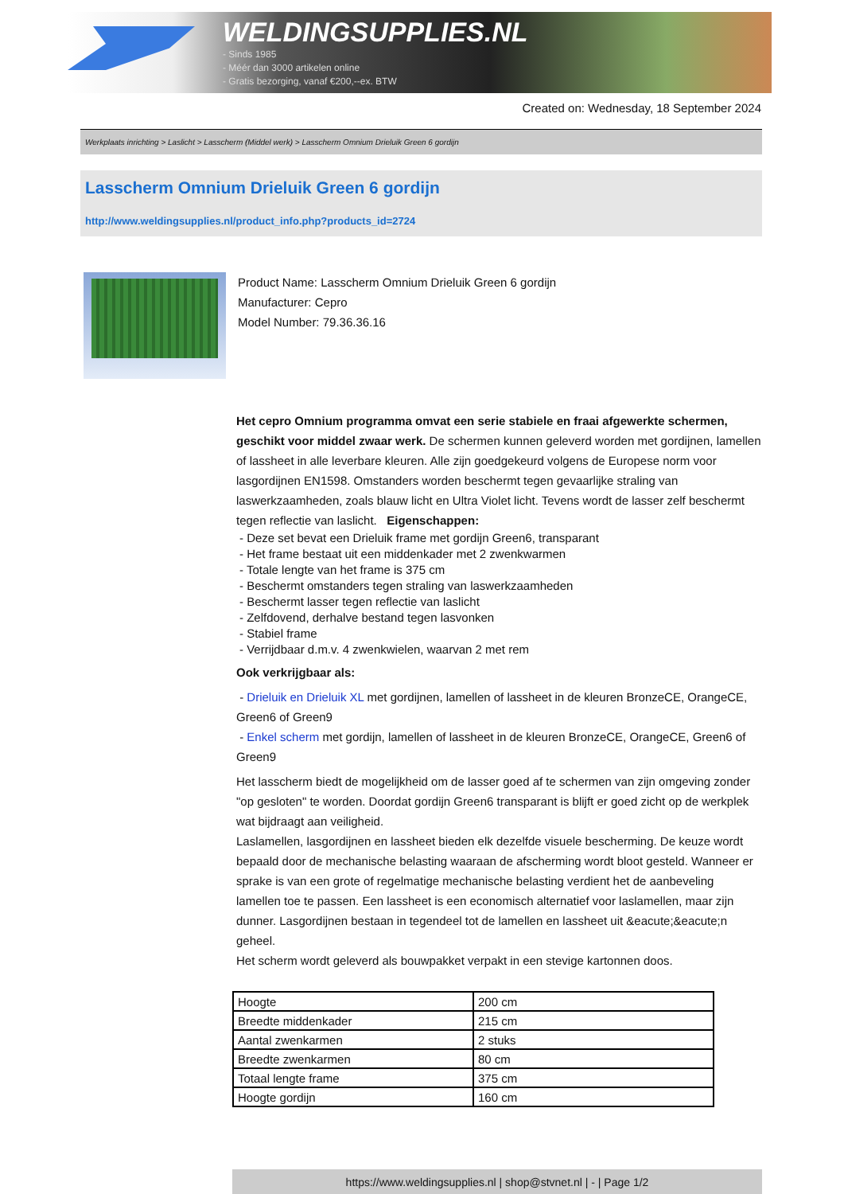WELDINGSUPPLIES.NL
- Sinds 1985
- Méér dan 3000 artikelen online
- Gratis bezorging, vanaf €200,--ex. BTW
Created on: Wednesday, 18 September 2024
Werkplaats inrichting > Laslicht > Lasscherm (Middel werk) > Lasscherm Omnium Drieluik Green 6 gordijn
Lasscherm Omnium Drieluik Green 6 gordijn
http://www.weldingsupplies.nl/product_info.php?products_id=2724
Product Name: Lasscherm Omnium Drieluik Green 6 gordijn
Manufacturer: Cepro
Model Number: 79.36.36.16
Het cepro Omnium programma omvat een serie stabiele en fraai afgewerkte schermen, geschikt voor middel zwaar werk. De schermen kunnen geleverd worden met gordijnen, lamellen of lassheet in alle leverbare kleuren. Alle zijn goedgekeurd volgens de Europese norm voor lasgordijnen EN1598. Omstanders worden beschermt tegen gevaarlijke straling van laswerkzaamheden, zoals blauw licht en Ultra Violet licht. Tevens wordt de lasser zelf beschermt tegen reflectie van laslicht. Eigenschappen:
- Deze set bevat een Drieluik frame met gordijn Green6, transparant
- Het frame bestaat uit een middenkader met 2 zwenkwarmen
- Totale lengte van het frame is 375 cm
- Beschermt omstanders tegen straling van laswerkzaamheden
- Beschermt lasser tegen reflectie van laslicht
- Zelfdovend, derhalve bestand tegen lasvonken
- Stabiel frame
- Verrijdbaar d.m.v. 4 zwenkwielen, waarvan 2 met rem
Ook verkrijgbaar als:
- Drieluik en Drieluik XL met gordijnen, lamellen of lassheet in de kleuren BronzeCE, OrangeCE, Green6 of Green9
- Enkel scherm met gordijn, lamellen of lassheet in de kleuren BronzeCE, OrangeCE, Green6 of Green9
Het lasscherm biedt de mogelijkheid om de lasser goed af te schermen van zijn omgeving zonder "op gesloten" te worden. Doordat gordijn Green6 transparant is blijft er goed zicht op de werkplek wat bijdraagt aan veiligheid.
Laslamellen, lasgordijnen en lassheet bieden elk dezelfde visuele bescherming. De keuze wordt bepaald door de mechanische belasting waaraan de afscherming wordt bloot gesteld. Wanneer er sprake is van een grote of regelmatige mechanische belasting verdient het de aanbeveling lamellen toe te passen. Een lassheet is een economisch alternatief voor laslamellen, maar zijn dunner. Lasgordijnen bestaan in tegendeel tot de lamellen en lassheet uit &eacute;&eacute;n geheel.
Het scherm wordt geleverd als bouwpakket verpakt in een stevige kartonnen doos.
| Hoogte | 200 cm |
| Breedte middenkader | 215 cm |
| Aantal zwenkarmen | 2 stuks |
| Breedte zwenkarmen | 80 cm |
| Totaal lengte frame | 375 cm |
| Hoogte gordijn | 160 cm |
https://www.weldingsupplies.nl | shop@stvnet.nl | - | Page 1/2